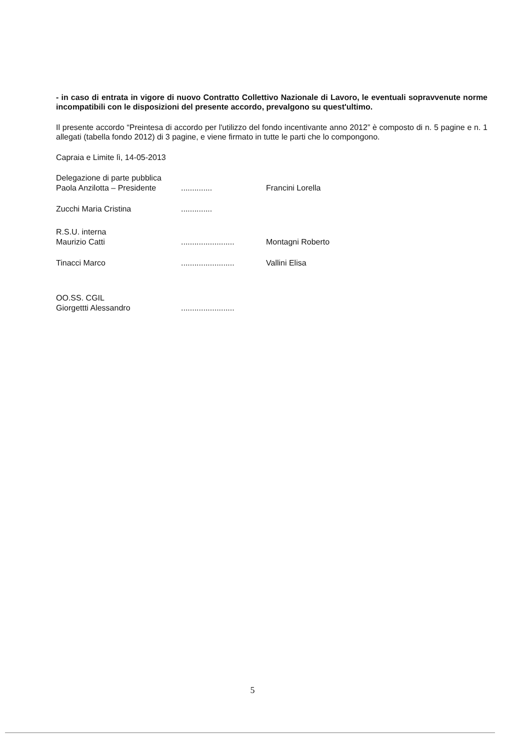- in caso di entrata in vigore di nuovo Contratto Collettivo Nazionale di Lavoro, le eventuali sopravvenute norme incompatibili con le disposizioni del presente accordo, prevalgono su quest'ultimo.
Il presente accordo “Preintesa di accordo per l'utilizzo del fondo incentivante anno 2012” è composto di n. 5 pagine e n. 1 allegati (tabella fondo 2012) di 3 pagine, e viene firmato in tutte le parti che lo compongono.
Capraia e Limite lì, 14-05-2013
Delegazione di parte pubblica
Paola Anzilotta – Presidente.............. Francini Lorella
Zucchi Maria Cristina..............
R.S.U. interna
Maurizio Catti........................ Montagni Roberto
Tinacci Marco........................ Vallini Elisa
OO.SS. CGIL
Giorgettti Alessandro........................
5